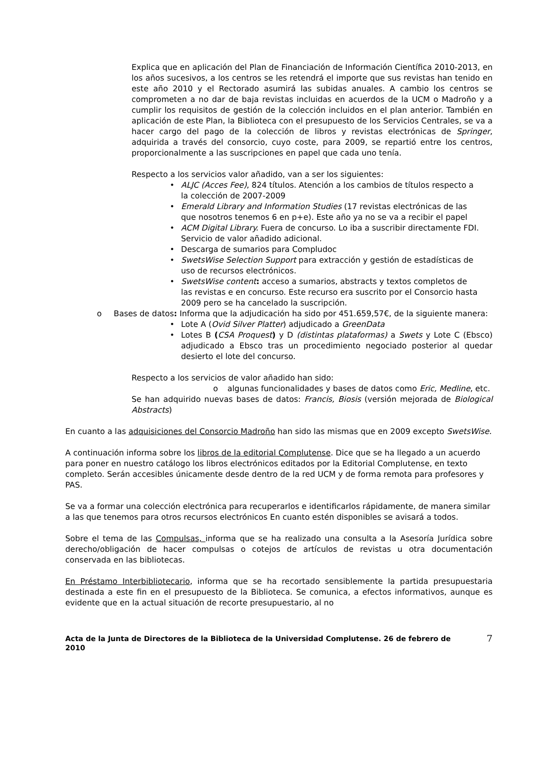Explica que en aplicación del Plan de Financiación de Información Científica 2010-2013, en los años sucesivos, a los centros se les retendrá el importe que sus revistas han tenido en este año 2010 y el Rectorado asumirá las subidas anuales. A cambio los centros se comprometen a no dar de baja revistas incluidas en acuerdos de la UCM o Madroño y a cumplir los requisitos de gestión de la colección incluidos en el plan anterior. También en aplicación de este Plan, la Biblioteca con el presupuesto de los Servicios Centrales, se va a hacer cargo del pago de la colección de libros y revistas electrónicas de Springer, adquirida a través del consorcio, cuyo coste, para 2009, se repartió entre los centros, proporcionalmente a las suscripciones en papel que cada uno tenía.
Respecto a los servicios valor añadido, van a ser los siguientes:
ALJC (Acces Fee), 824 títulos. Atención a los cambios de títulos respecto a la colección de 2007-2009
Emerald Library and Information Studies (17 revistas electrónicas de las que nosotros tenemos 6 en p+e). Este año ya no se va a recibir el papel
ACM Digital Library. Fuera de concurso. Lo iba a suscribir directamente FDI. Servicio de valor añadido adicional.
Descarga de sumarios para Compludoc
SwetsWise Selection Support para extracción y gestión de estadísticas de uso de recursos electrónicos.
SwetsWise content: acceso a sumarios, abstracts y textos completos de las revistas e en concurso. Este recurso era suscrito por el Consorcio hasta 2009 pero se ha cancelado la suscripción.
o Bases de datos: Informa que la adjudicación ha sido por 451.659,57€, de la siguiente manera:
Lote A (Ovid Silver Platter) adjudicado a GreenData
Lotes B (CSA Proquest) y D (distintas plataformas) a Swets y Lote C (Ebsco) adjudicado a Ebsco tras un procedimiento negociado posterior al quedar desierto el lote del concurso.
Respecto a los servicios de valor añadido han sido:
o algunas funcionalidades y bases de datos como Eric, Medline, etc.
Se han adquirido nuevas bases de datos: Francis, Biosis (versión mejorada de Biological Abstracts)
En cuanto a las adquisiciones del Consorcio Madroño han sido las mismas que en 2009 excepto SwetsWise.
A continuación informa sobre los libros de la editorial Complutense. Dice que se ha llegado a un acuerdo para poner en nuestro catálogo los libros electrónicos editados por la Editorial Complutense, en texto completo. Serán accesibles únicamente desde dentro de la red UCM y de forma remota para profesores y PAS.
Se va a formar una colección electrónica para recuperarlos e identificarlos rápidamente, de manera similar a las que tenemos para otros recursos electrónicos En cuanto estén disponibles se avisará a todos.
Sobre el tema de las Compulsas, informa que se ha realizado una consulta a la Asesoría Jurídica sobre derecho/obligación de hacer compulsas o cotejos de artículos de revistas u otra documentación conservada en las bibliotecas.
En Préstamo Interbibliotecario, informa que se ha recortado sensiblemente la partida presupuestaria destinada a este fin en el presupuesto de la Biblioteca. Se comunica, a efectos informativos, aunque es evidente que en la actual situación de recorte presupuestario, al no
Acta de la Junta de Directores de la Biblioteca de la Universidad Complutense. 26 de febrero de 2010 7